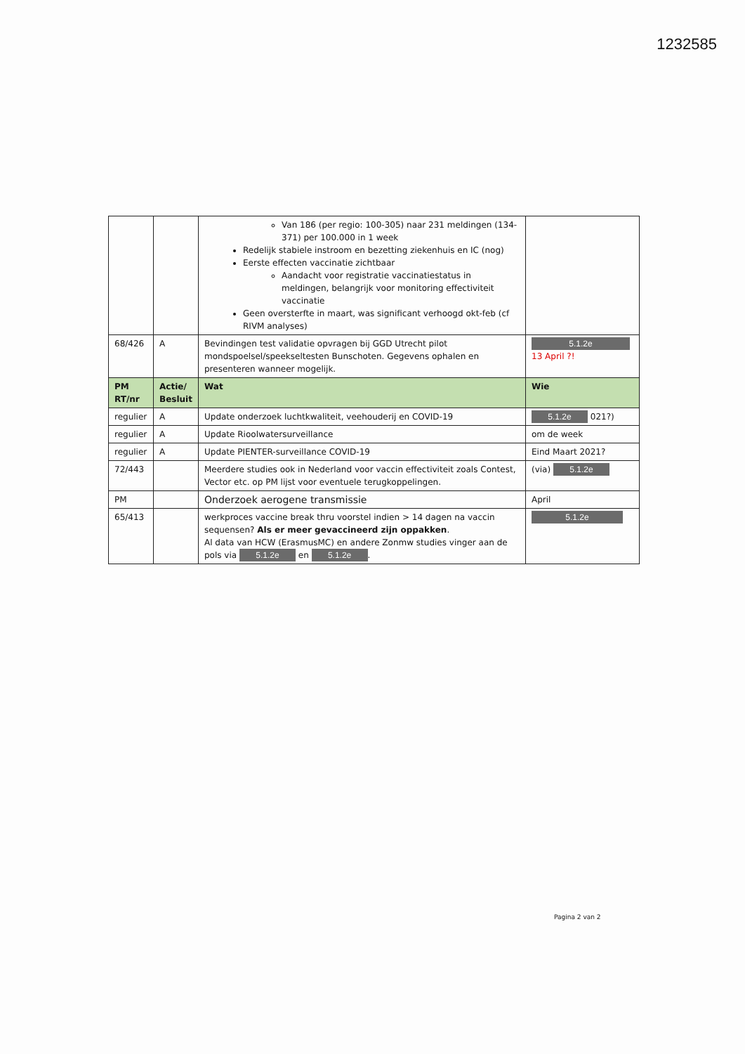1232585
| | | Van 186 (per regio: 100-305) naar 231 meldingen (134-371) per 100.000 in 1 week Redelijk stabiele instroom en bezetting ziekenhuis en IC (nog) Eerste effecten vaccinatie zichtbaar Aandacht voor registratie vaccinatiestatus in meldingen, belangrijk voor monitoring effectiviteit vaccinatie Geen oversterfte in maart, was significant verhoogd okt-feb (cf RIVM analyses) | |
| 68/426 | A | Bevindingen test validatie opvragen bij GGD Utrecht pilot mondspoelsel/speekseltesten Bunschoten. Gegevens ophalen en presenteren wanneer mogelijk. | 5.1.2e 13 April ?! |
| PM RT/nr | Actie/ Besluit | Wat | Wie |
| regulier | A | Update onderzoek luchtkwaliteit, veehouderij en COVID-19 | 5.1.2e 021?) |
| regulier | A | Update Rioolwatersurveillance | om de week |
| regulier | A | Update PIENTER-surveillance COVID-19 | Eind Maart 2021? |
| 72/443 | | Meerdere studies ook in Nederland voor vaccin effectiviteit zoals Contest, Vector etc. op PM lijst voor eventuele terugkoppelingen. | (via) 5.1.2e |
| PM | | Onderzoek aerogene transmissie | April |
| 65/413 | | werkproces vaccine break thru voorstel indien > 14 dagen na vaccin sequensen? Als er meer gevaccineerd zijn oppakken . Al data van HCW (ErasmusMC) en andere Zonmw studies vinger aan de pols via 5.1.2e en 5.1.2e . | 5.1.2e |
Pagina 2 van 2